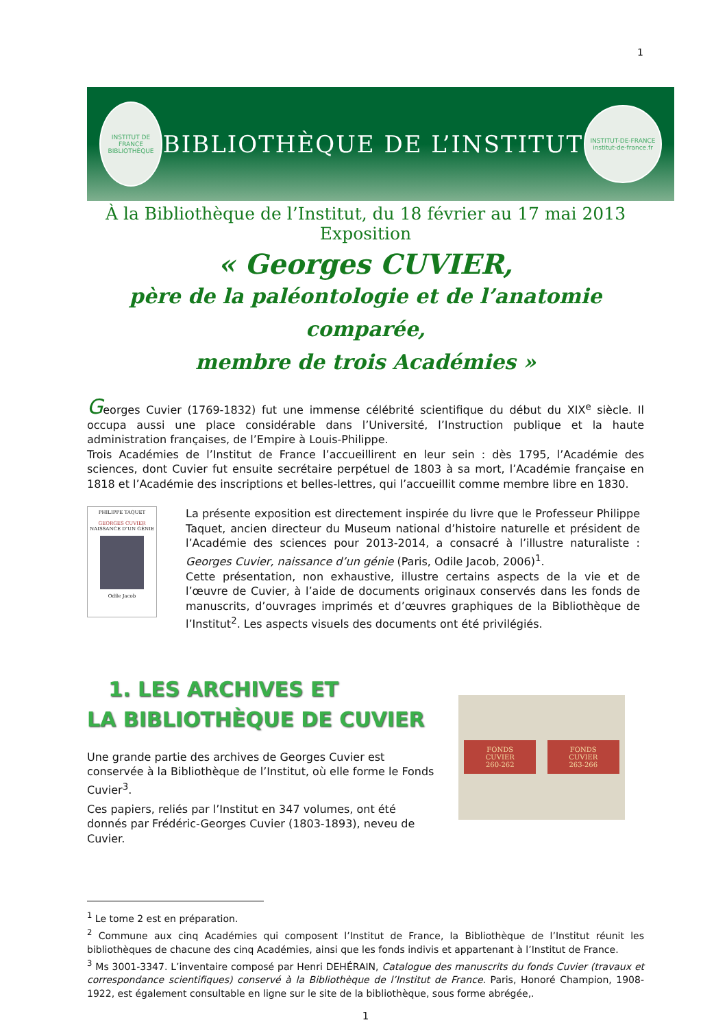1
INSTITUT DE FRANCE BIBLIOTHÈQUE
BIBLIOTHÈQUE DE L’INSTITUT
INSTITUT-DE-FRANCE institut-de-france.fr
À la Bibliothèque de l’Institut, du 18 février au 17 mai 2013
Exposition
« Georges CUVIER,
père de la paléontologie et de l’anatomie comparée,
membre de trois Académies »
Georges Cuvier (1769-1832) fut une immense célébrité scientifique du début du XIX<sup>e</sup> siècle. Il occupa aussi une place considérable dans l’Université, l’Instruction publique et la haute administration françaises, de l’Empire à Louis-Philippe.
Trois Académies de l’Institut de France l’accueillirent en leur sein : dès 1795, l’Académie des sciences, dont Cuvier fut ensuite secrétaire perpétuel de 1803 à sa mort, l’Académie française en 1818 et l’Académie des inscriptions et belles-lettres, qui l’accueillit comme membre libre en 1830.
PHILIPPE TAQUET
GEORGES CUVIER
NAISSANCE D’UN GÉNIE
Odile Jacob
La présente exposition est directement inspirée du livre que le Professeur Philippe Taquet, ancien directeur du Museum national d’histoire naturelle et président de l’Académie des sciences pour 2013-2014, a consacré à l’illustre naturaliste : Georges Cuvier, naissance d’un génie (Paris, Odile Jacob, 2006)<sup>1</sup>.
Cette présentation, non exhaustive, illustre certains aspects de la vie et de l’œuvre de Cuvier, à l’aide de documents originaux conservés dans les fonds de manuscrits, d’ouvrages imprimés et d’œuvres graphiques de la Bibliothèque de l’Institut<sup>2</sup>. Les aspects visuels des documents ont été privilégiés.
1. LES ARCHIVES ET
LA BIBLIOTHÈQUE DE CUVIER
Une grande partie des archives de Georges Cuvier est conservée à la Bibliothèque de l’Institut, où elle forme le Fonds Cuvier<sup>3</sup>.
Ces papiers, reliés par l’Institut en 347 volumes, ont été donnés par Frédéric-Georges Cuvier (1803-1893), neveu de Cuvier.
FONDS
CUVIER
260-262
FONDS
CUVIER
263-266
<sup>1</sup> Le tome 2 est en préparation.
<sup>2</sup> Commune aux cinq Académies qui composent l’Institut de France, la Bibliothèque de l’Institut réunit les bibliothèques de chacune des cinq Académies, ainsi que les fonds indivis et appartenant à l’Institut de France.
<sup>3</sup> Ms 3001-3347. L’inventaire composé par Henri DEHÉRAIN, Catalogue des manuscrits du fonds Cuvier (travaux et correspondance scientifiques) conservé à la Bibliothèque de l’Institut de France. Paris, Honoré Champion, 1908-1922, est également consultable en ligne sur le site de la bibliothèque, sous forme abrégée,.
1